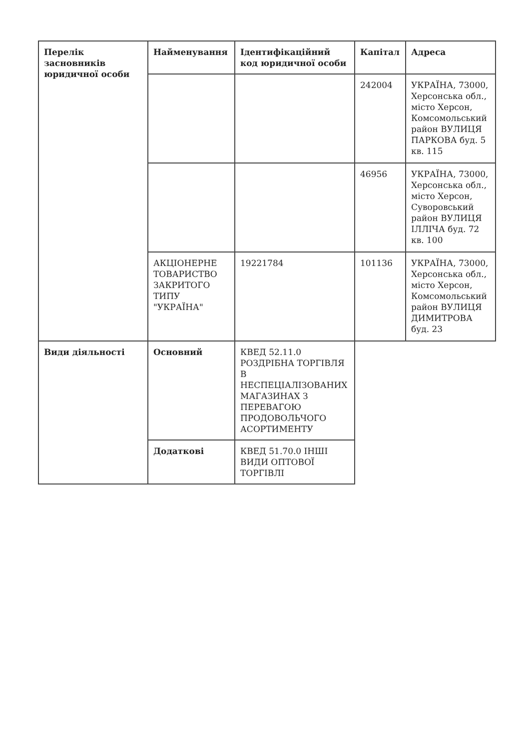| Перелік засновників юридичної особи | Найменування | Ідентифікаційний код юридичної особи | Капітал | Адреса |
| --- | --- | --- | --- | --- |
| | | | 242004 | УКРАЇНА, 73000, Херсонська обл., місто Херсон, Комсомольський район ВУЛИЦЯ ПАРКОВА буд. 5 кв. 115 |
| | | | 46956 | УКРАЇНА, 73000, Херсонська обл., місто Херсон, Суворовський район ВУЛИЦЯ ІЛЛІЧА буд. 72 кв. 100 |
| | АКЦІОНЕРНЕ ТОВАРИСТВО ЗАКРИТОГО ТИПУ "УКРАЇНА" | 19221784 | 101136 | УКРАЇНА, 73000, Херсонська обл., місто Херсон, Комсомольський район ВУЛИЦЯ ДИМИТРОВА буд. 23 |
| Види діяльності | Основний | КВЕД 52.11.0 РОЗДРІБНА ТОРГІВЛЯ В НЕСПЕЦІАЛІЗОВАНИХ МАГАЗИНАХ З ПЕРЕВАГОЮ ПРОДОВОЛЬЧОГО АСОРТИМЕНТУ | | |
| | Додаткові | КВЕД 51.70.0 ІНШІ ВИДИ ОПТОВОЇ ТОРГІВЛІ | | |